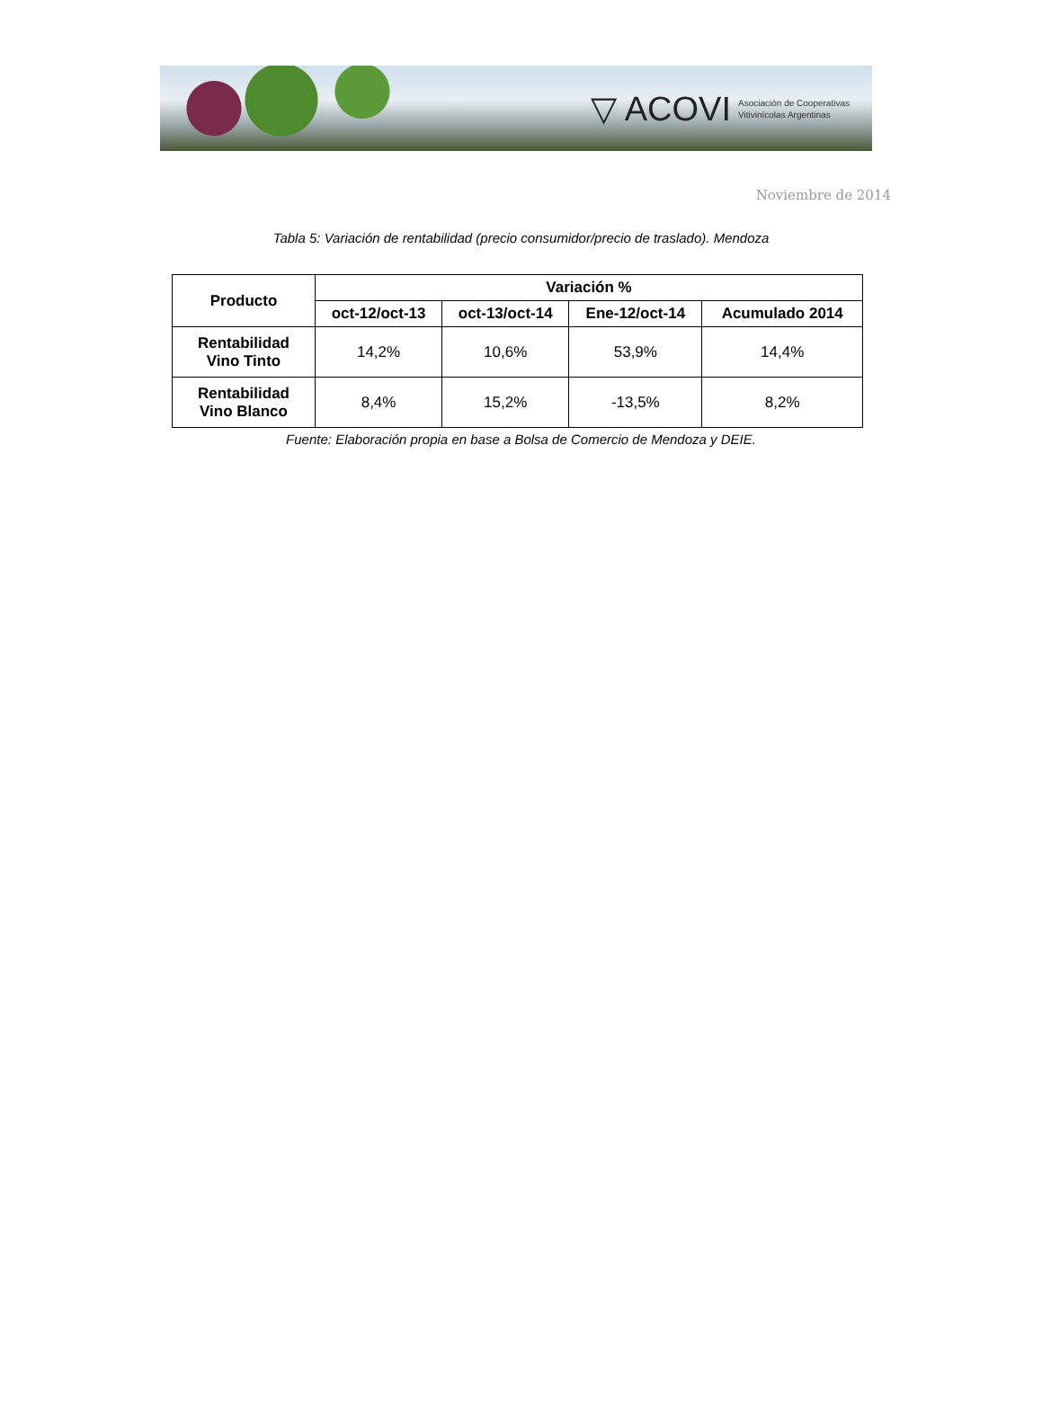▽ ACOVI Asociación de Cooperativas
Vitivinícolas Argentinas
Noviembre de 2014
Tabla 5: Variación de rentabilidad (precio consumidor/precio de traslado). Mendoza
| Producto | Variación % | | | |
| --- | --- | --- | --- | --- |
| | oct-12/oct-13 | oct-13/oct-14 | Ene-12/oct-14 | Acumulado 2014 |
| Rentabilidad Vino Tinto | 14,2% | 10,6% | 53,9% | 14,4% |
| Rentabilidad Vino Blanco | 8,4% | 15,2% | -13,5% | 8,2% |
Fuente: Elaboración propia en base a Bolsa de Comercio de Mendoza y DEIE.